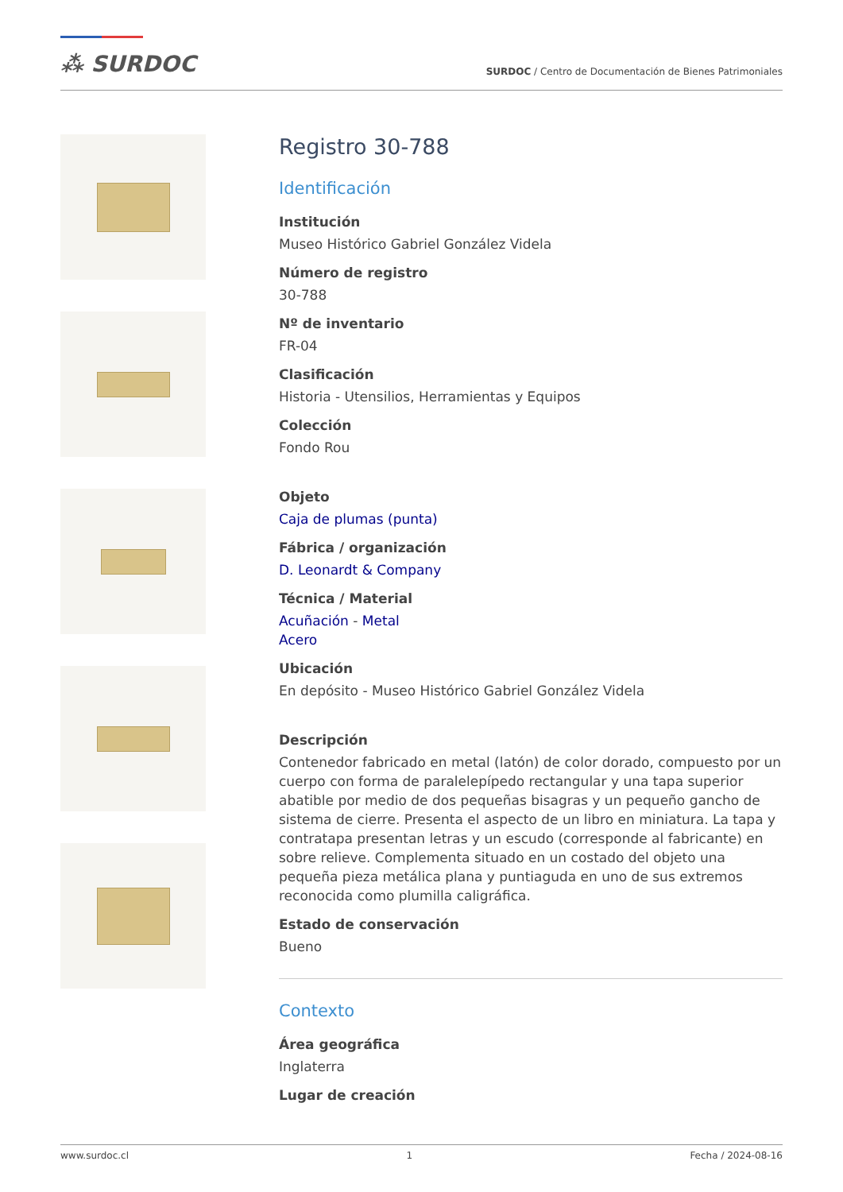⁂ SURDOC
SURDOC / Centro de Documentación de Bienes Patrimoniales
Registro 30-788
Identificación
Institución
Museo Histórico Gabriel González Videla
Número de registro
30-788
Nº de inventario
FR-04
Clasificación
Historia - Utensilios, Herramientas y Equipos
Colección
Fondo Rou
Objeto
Caja de plumas (punta)
Fábrica / organización
D. Leonardt & Company
Técnica / Material
Acuñación - Metal
Acero
Ubicación
En depósito - Museo Histórico Gabriel González Videla
Descripción
Contenedor fabricado en metal (latón) de color dorado, compuesto por un cuerpo con forma de paralelepípedo rectangular y una tapa superior abatible por medio de dos pequeñas bisagras y un pequeño gancho de sistema de cierre. Presenta el aspecto de un libro en miniatura. La tapa y contratapa presentan letras y un escudo (corresponde al fabricante) en sobre relieve. Complementa situado en un costado del objeto una pequeña pieza metálica plana y puntiaguda en uno de sus extremos reconocida como plumilla caligráfica.
Estado de conservación
Bueno
Contexto
Área geográfica
Inglaterra
Lugar de creación
www.surdoc.cl 1 Fecha / 2024-08-16